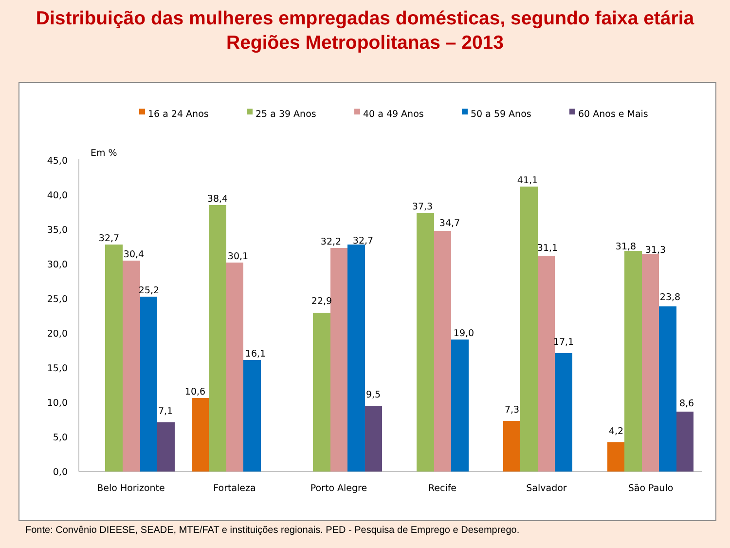Distribuição das mulheres empregadas domésticas, segundo faixa etária
Regiões Metropolitanas – 2013
16 a 24 Anos
25 a 39 Anos
40 a 49 Anos
50 a 59 Anos
60 Anos e Mais
Em %
0,0
5,0
10,0
15,0
20,0
25,0
30,0
35,0
40,0
45,0
32,7
30,4
25,2
7,1
10,6
38,4
30,1
16,1
22,9
32,2
32,7
9,5
37,3
34,7
19,0
7,3
41,1
31,1
17,1
4,2
31,8
31,3
23,8
8,6
Belo Horizonte
Fortaleza
Porto Alegre
Recife
Salvador
São Paulo
Fonte: Convênio DIEESE, SEADE, MTE/FAT e instituições regionais. PED - Pesquisa de Emprego e Desemprego.